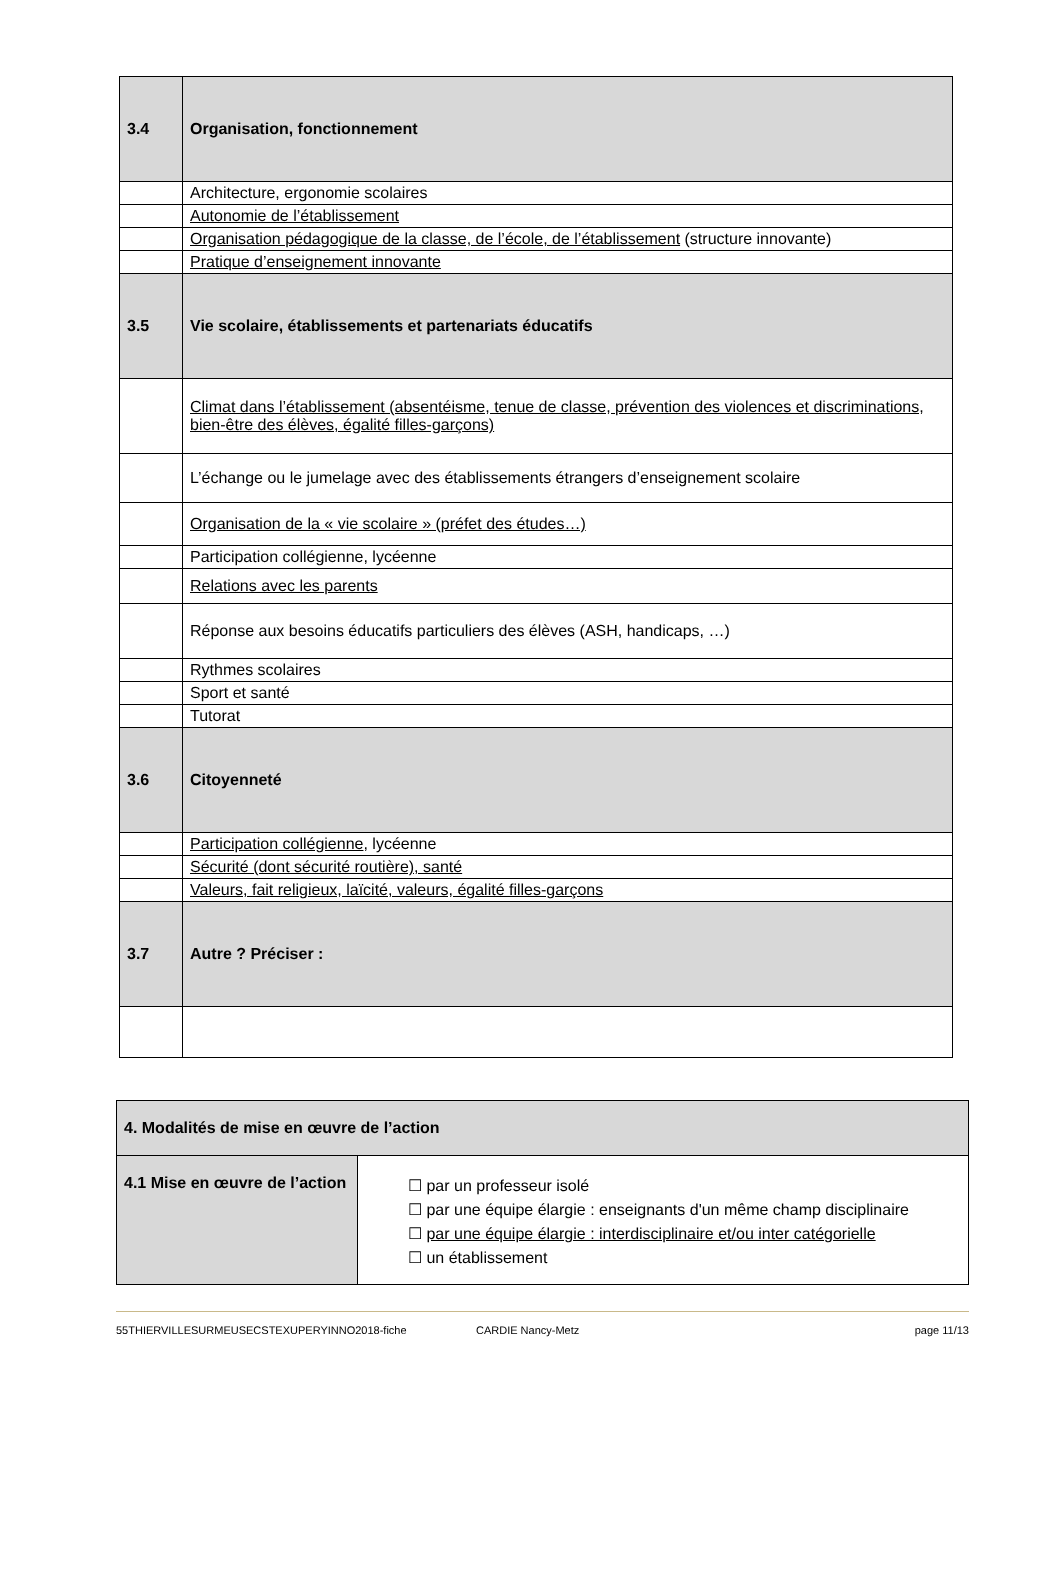| 3.4 | Organisation, fonctionnement |
| | Architecture, ergonomie scolaires |
| | Autonomie de l’établissement |
| | Organisation pédagogique de la classe, de l’école, de l’établissement (structure innovante) |
| | Pratique d’enseignement innovante |
| 3.5 | Vie scolaire, établissements et partenariats éducatifs |
| | Climat dans l’établissement (absentéisme, tenue de classe, prévention des violences et discriminations, bien-être des élèves, égalité filles-garçons) |
| | L’échange ou le jumelage avec des établissements étrangers d’enseignement scolaire |
| | Organisation de la « vie scolaire » (préfet des études…) |
| | Participation collégienne, lycéenne |
| | Relations avec les parents |
| | Réponse aux besoins éducatifs particuliers des élèves (ASH, handicaps, …) |
| | Rythmes scolaires |
| | Sport et santé |
| | Tutorat |
| 3.6 | Citoyenneté |
| | Participation collégienne , lycéenne |
| | Sécurité (dont sécurité routière), santé |
| | Valeurs, fait religieux, laïcité, valeurs, égalité filles-garçons |
| 3.7 | Autre ? Préciser : |
| 4. Modalités de mise en œuvre de l’action | |
| 4.1 Mise en œuvre de l’action | ☐ par un professeur isolé ☐ par une équipe élargie : enseignants d'un même champ disciplinaire ☐ par une équipe élargie : interdisciplinaire et/ou inter catégorielle ☐ un établissement |
55THIERVILLESURMEUSECSTEXUPERYINNO2018-fiche CARDIE Nancy-Metz page 11/13